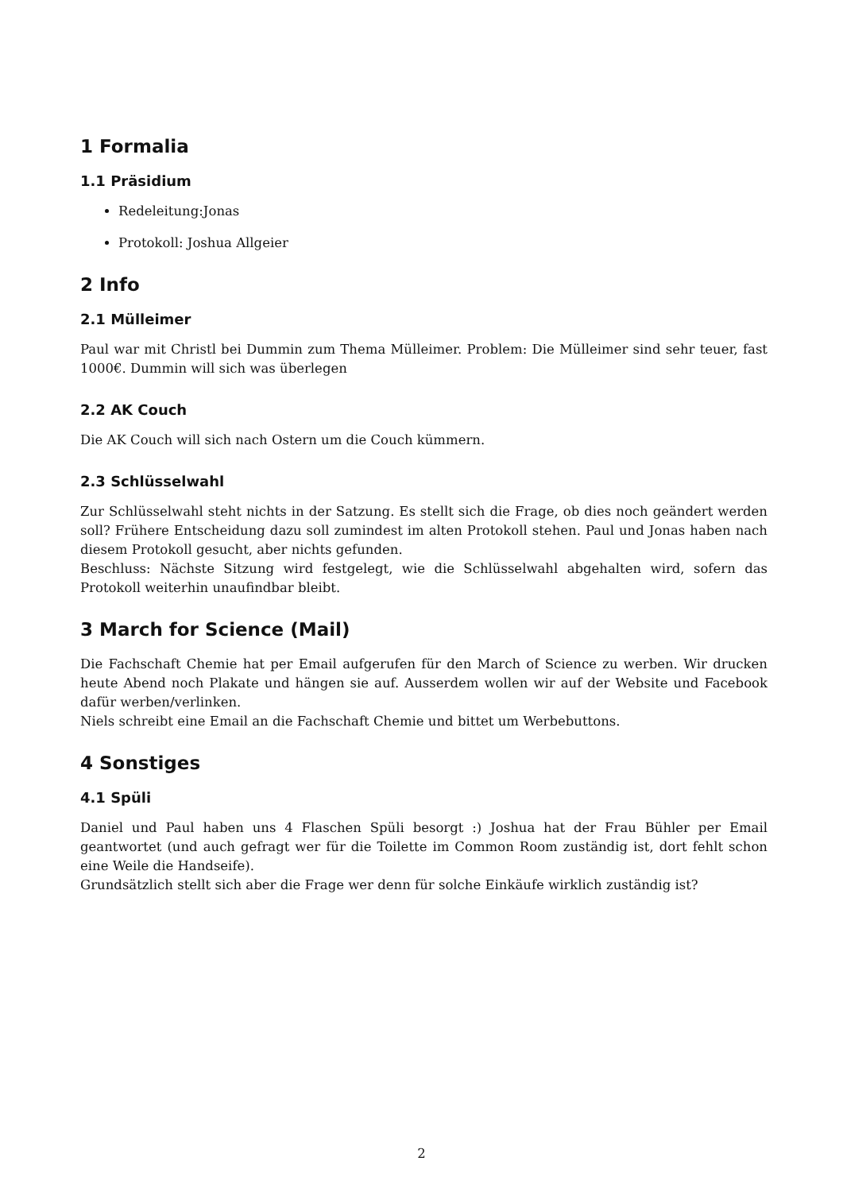1 Formalia
1.1 Präsidium
Redeleitung:Jonas
Protokoll: Joshua Allgeier
2 Info
2.1 Mülleimer
Paul war mit Christl bei Dummin zum Thema Mülleimer. Problem: Die Mülleimer sind sehr teuer, fast 1000€. Dummin will sich was überlegen
2.2 AK Couch
Die AK Couch will sich nach Ostern um die Couch kümmern.
2.3 Schlüsselwahl
Zur Schlüsselwahl steht nichts in der Satzung. Es stellt sich die Frage, ob dies noch geändert werden soll? Frühere Entscheidung dazu soll zumindest im alten Protokoll stehen. Paul und Jonas haben nach diesem Protokoll gesucht, aber nichts gefunden.
Beschluss: Nächste Sitzung wird festgelegt, wie die Schlüsselwahl abgehalten wird, sofern das Protokoll weiterhin unaufindbar bleibt.
3 March for Science (Mail)
Die Fachschaft Chemie hat per Email aufgerufen für den March of Science zu werben. Wir drucken heute Abend noch Plakate und hängen sie auf. Ausserdem wollen wir auf der Website und Facebook dafür werben/verlinken.
Niels schreibt eine Email an die Fachschaft Chemie und bittet um Werbebuttons.
4 Sonstiges
4.1 Spüli
Daniel und Paul haben uns 4 Flaschen Spüli besorgt :) Joshua hat der Frau Bühler per Email geantwortet (und auch gefragt wer für die Toilette im Common Room zuständig ist, dort fehlt schon eine Weile die Handseife).
Grundsätzlich stellt sich aber die Frage wer denn für solche Einkäufe wirklich zuständig ist?
2